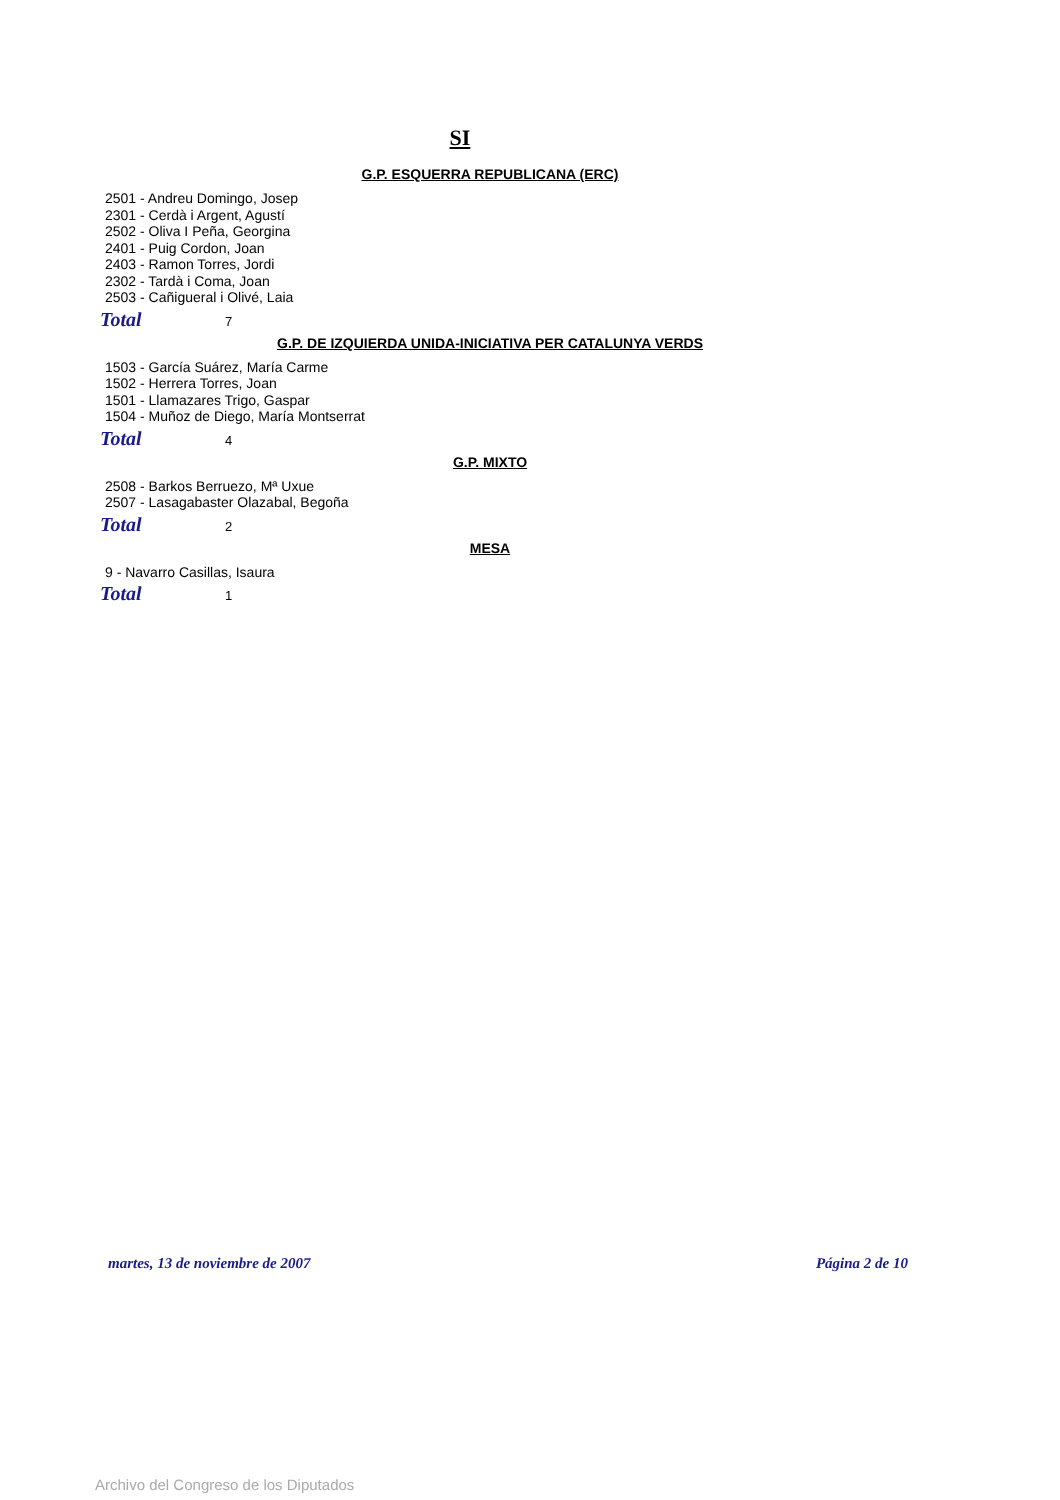SI
G.P. ESQUERRA REPUBLICANA (ERC)
2501 - Andreu Domingo, Josep
2301 - Cerdà i Argent, Agustí
2502 - Oliva I Peña, Georgina
2401 - Puig Cordon, Joan
2403 - Ramon Torres, Jordi
2302 - Tardà i Coma, Joan
2503 - Cañigueral i Olivé, Laia
Total 7
G.P. DE IZQUIERDA UNIDA-INICIATIVA PER CATALUNYA VERDS
1503 - García Suárez, María Carme
1502 - Herrera Torres, Joan
1501 - Llamazares Trigo, Gaspar
1504 - Muñoz de Diego, María Montserrat
Total 4
G.P. MIXTO
2508 - Barkos Berruezo, Mª Uxue
2507 - Lasagabaster Olazabal, Begoña
Total 2
MESA
9 - Navarro Casillas, Isaura
Total 1
martes, 13 de noviembre de 2007 Página 2 de 10
Archivo del Congreso de los Diputados